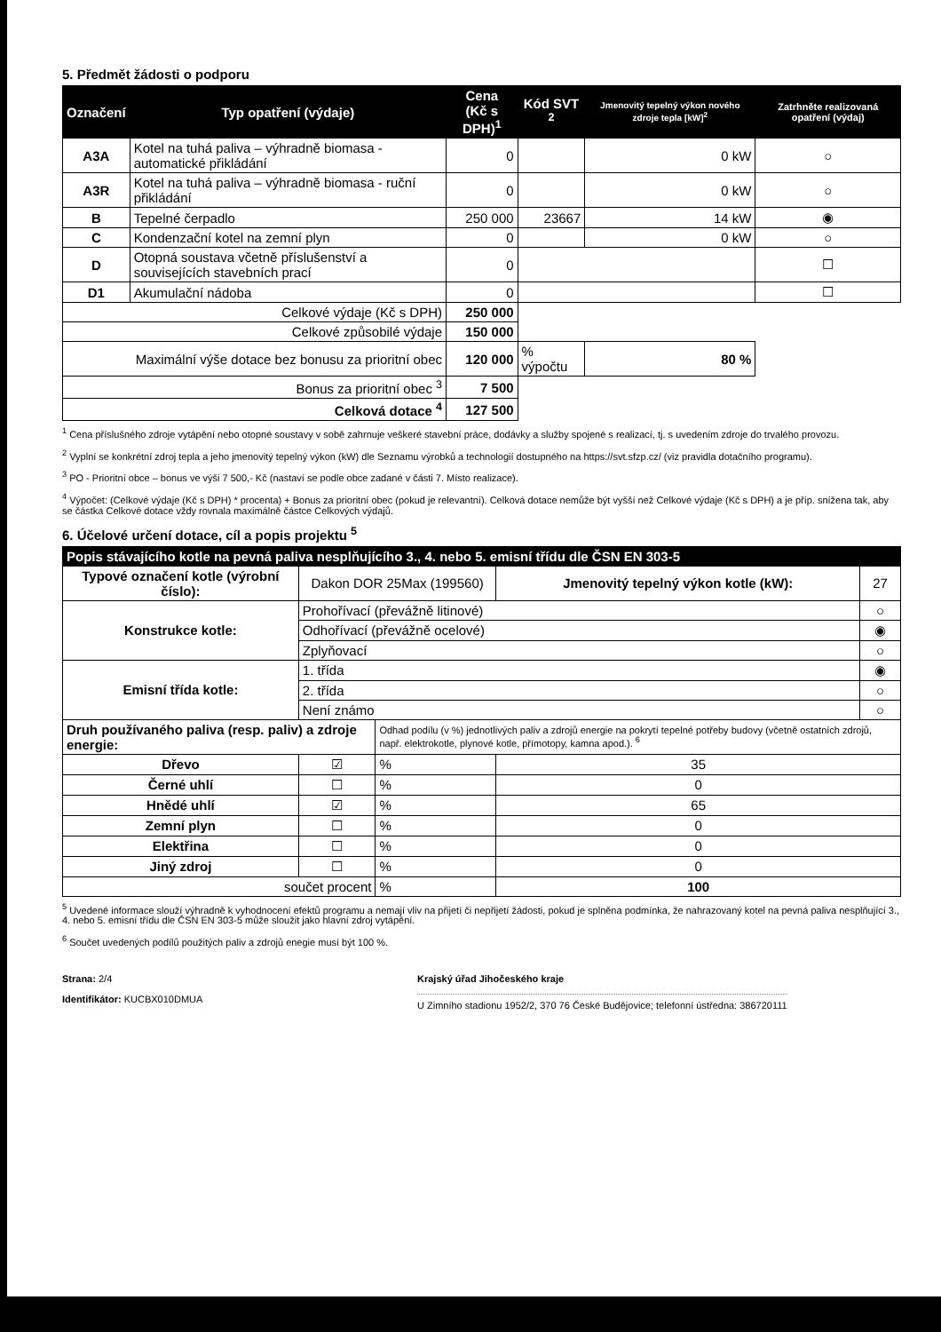5. Předmět žádosti o podporu
| Označení | Typ opatření (výdaje) | Cena (Kč s DPH)<sup>1</sup> | Kód SVT <sup>2</sup> | Jmenovitý tepelný výkon nového zdroje tepla [kW]<sup>2</sup> | Zatrhněte realizovaná opatření (výdaj) |
| --- | --- | --- | --- | --- | --- |
| A3A | Kotel na tuhá paliva – výhradně biomasa - automatické přikládání | 0 | | 0 kW | ○ |
| A3R | Kotel na tuhá paliva – výhradně biomasa - ruční přikládání | 0 | | 0 kW | ○ |
| B | Tepelné čerpadlo | 250 000 | 23667 | 14 kW | ◉ |
| C | Kondenzační kotel na zemní plyn | 0 | | 0 kW | ○ |
| D | Otopná soustava včetně příslušenství a souvisejících stavebních prací | 0 | | | ☐ |
| D1 | Akumulační nádoba | 0 | | | ☐ |
| Celkové výdaje (Kč s DPH) | | 250 000 | | | |
| Celkové způsobilé výdaje | | 150 000 | | | |
| Maximální výše dotace bez bonusu za prioritní obec | | 120 000 | % výpočtu | 80 % | |
| Bonus za prioritní obec <sup>3</sup> | | 7 500 | | | |
| Celková dotace <sup>4</sup> | | 127 500 | | | |
<sup>1</sup> Cena příslušného zdroje vytápění nebo otopné soustavy v sobě zahrnuje veškeré stavební práce, dodávky a služby spojené s realizací, tj. s uvedením zdroje do trvalého provozu.
<sup>2</sup> Vyplní se konkrétní zdroj tepla a jeho jmenovitý tepelný výkon (kW) dle Seznamu výrobků a technologií dostupného na https://svt.sfzp.cz/ (viz pravidla dotačního programu).
<sup>3</sup> PO - Prioritní obce – bonus ve výši 7 500,- Kč (nastaví se podle obce zadané v části 7. Místo realizace).
<sup>4</sup> Výpočet: (Celkové výdaje (Kč s DPH) * procenta) + Bonus za prioritní obec (pokud je relevantní). Celková dotace nemůže být vyšší než Celkové výdaje (Kč s DPH) a je příp. snížena tak, aby se částka Celkové dotace vždy rovnala maximálně částce Celkových výdajů.
6. Účelové určení dotace, cíl a popis projektu <sup>5</sup>
| Popis stávajícího kotle na pevná paliva nesplňujícího 3., 4. nebo 5. emisní třídu dle ČSN EN 303-5 | | | | |
| --- | --- | --- | --- | --- |
| Typové označení kotle (výrobní číslo): | Dakon DOR 25Max (199560) | | Jmenovitý tepelný výkon kotle (kW): | 27 |
| Konstrukce kotle: | Prohořívací (převážně litinové) | | | ○ |
| | Odhořívací (převážně ocelové) | | | ◉ |
| | Zplyňovací | | | ○ |
| Emisní třída kotle: | 1. třída | | | ◉ |
| | 2. třída | | | ○ |
| | Není známo | | | ○ |
| Druh používaného paliva (resp. paliv) a zdroje energie: | | Odhad podílu (v %) jednotlivých paliv a zdrojů energie na pokrytí tepelné potřeby budovy (včetně ostatních zdrojů, např. elektrokotle, plynové kotle, přímotopy, kamna apod.). <sup>6</sup> | | |
| Dřevo | ☑ | % | 35 | |
| Černé uhlí | ☐ | % | 0 | |
| Hnědé uhlí | ☑ | % | 65 | |
| Zemní plyn | ☐ | % | 0 | |
| Elektřina | ☐ | % | 0 | |
| Jiný zdroj | ☐ | % | 0 | |
| součet procent | | % | 100 | |
<sup>5</sup> Uvedené informace slouží výhradně k vyhodnocení efektů programu a nemají vliv na přijetí či nepřijetí žádosti, pokud je splněna podmínka, že nahrazovaný kotel na pevná paliva nesplňující 3., 4. nebo 5. emisní třídu dle ČSN EN 303-5 může sloužit jako hlavní zdroj vytápění.
<sup>6</sup> Součet uvedených podílů použitých paliv a zdrojů enegie musí být 100 %.
Strana: 2/4
Identifikátor: KUCBX010DMUA
Krajský úřad Jihočeského kraje
U Zimního stadionu 1952/2, 370 76 České Budějovice; telefonní ústředna: 386720111